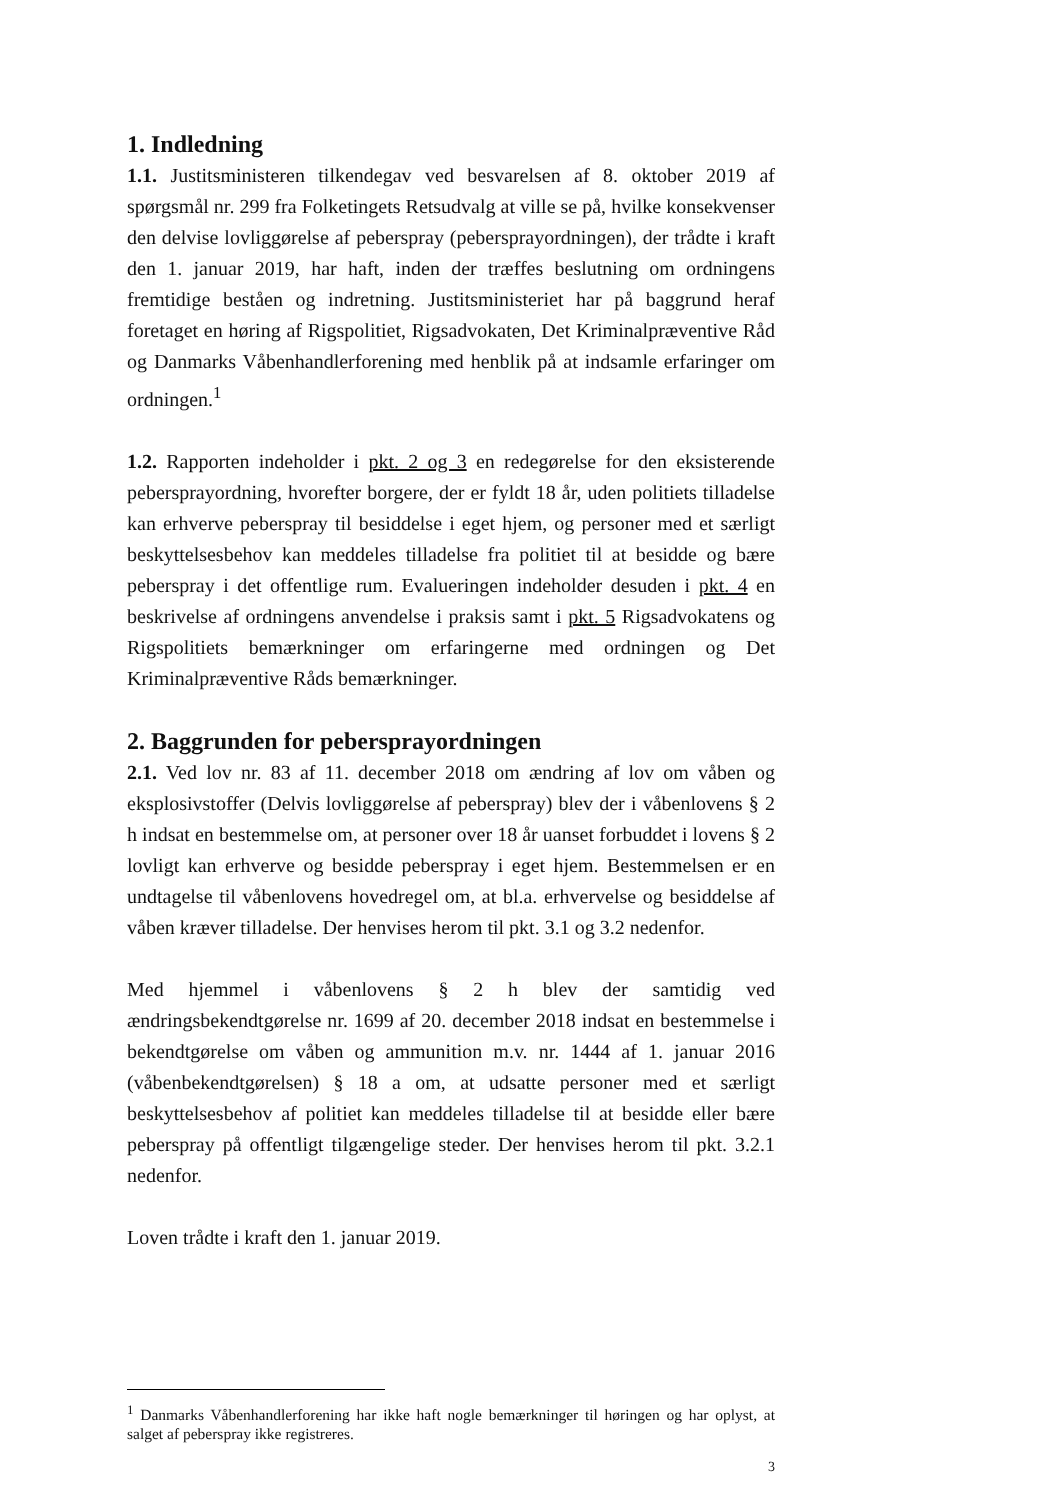1. Indledning
1.1. Justitsministeren tilkendegav ved besvarelsen af 8. oktober 2019 af spørgsmål nr. 299 fra Folketingets Retsudvalg at ville se på, hvilke konsekvenser den delvise lovliggørelse af peberspray (pebersprayordningen), der trådte i kraft den 1. januar 2019, har haft, inden der træffes beslutning om ordningens fremtidige beståen og indretning. Justitsministeriet har på baggrund heraf foretaget en høring af Rigspolitiet, Rigsadvokaten, Det Kriminalpræventive Råd og Danmarks Våbenhandlerforening med henblik på at indsamle erfaringer om ordningen.<sup>1</sup>
1.2. Rapporten indeholder i pkt. 2 og 3 en redegørelse for den eksisterende pebersprayordning, hvorefter borgere, der er fyldt 18 år, uden politiets tilladelse kan erhverve peberspray til besiddelse i eget hjem, og personer med et særligt beskyttelsesbehov kan meddeles tilladelse fra politiet til at besidde og bære peberspray i det offentlige rum. Evalueringen indeholder desuden i pkt. 4 en beskrivelse af ordningens anvendelse i praksis samt i pkt. 5 Rigsadvokatens og Rigspolitiets bemærkninger om erfaringerne med ordningen og Det Kriminalpræventive Råds bemærkninger.
2. Baggrunden for pebersprayordningen
2.1. Ved lov nr. 83 af 11. december 2018 om ændring af lov om våben og eksplosivstoffer (Delvis lovliggørelse af peberspray) blev der i våbenlovens § 2 h indsat en bestemmelse om, at personer over 18 år uanset forbuddet i lovens § 2 lovligt kan erhverve og besidde peberspray i eget hjem. Bestemmelsen er en undtagelse til våbenlovens hovedregel om, at bl.a. erhvervelse og besiddelse af våben kræver tilladelse. Der henvises herom til pkt. 3.1 og 3.2 nedenfor.
Med hjemmel i våbenlovens § 2 h blev der samtidig ved ændringsbekendtgørelse nr. 1699 af 20. december 2018 indsat en bestemmelse i bekendtgørelse om våben og ammunition m.v. nr. 1444 af 1. januar 2016 (våbenbekendtgørelsen) § 18 a om, at udsatte personer med et særligt beskyttelsesbehov af politiet kan meddeles tilladelse til at besidde eller bære peberspray på offentligt tilgængelige steder. Der henvises herom til pkt. 3.2.1 nedenfor.
Loven trådte i kraft den 1. januar 2019.
<sup>1</sup> Danmarks Våbenhandlerforening har ikke haft nogle bemærkninger til høringen og har oplyst, at salget af peberspray ikke registreres.
3